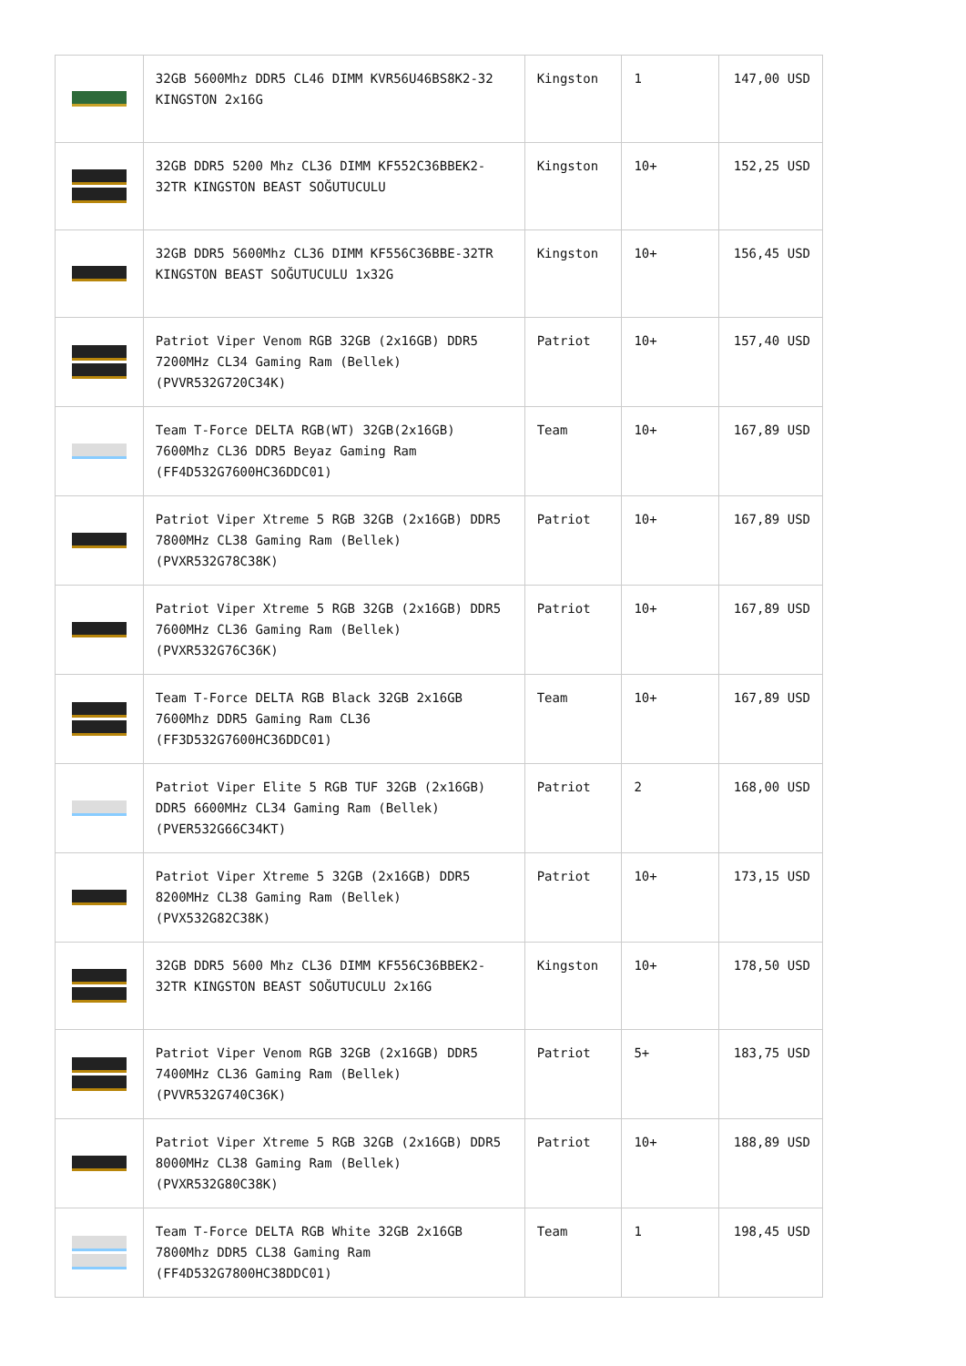| | 32GB 5600Mhz DDR5 CL46 DIMM KVR56U46BS8K2-32 KINGSTON 2x16G | Kingston | 1 | 147,00 USD |
| | 32GB DDR5 5200 Mhz CL36 DIMM KF552C36BBEK2-32TR KINGSTON BEAST SOĞUTUCULU | Kingston | 10+ | 152,25 USD |
| | 32GB DDR5 5600Mhz CL36 DIMM KF556C36BBE-32TR KINGSTON BEAST SOĞUTUCULU 1x32G | Kingston | 10+ | 156,45 USD |
| | Patriot Viper Venom RGB 32GB (2x16GB) DDR5 7200MHz CL34 Gaming Ram (Bellek) (PVVR532G720C34K) | Patriot | 10+ | 157,40 USD |
| | Team T-Force DELTA RGB(WT) 32GB(2x16GB) 7600Mhz CL36 DDR5 Beyaz Gaming Ram (FF4D532G7600HC36DDC01) | Team | 10+ | 167,89 USD |
| | Patriot Viper Xtreme 5 RGB 32GB (2x16GB) DDR5 7800MHz CL38 Gaming Ram (Bellek) (PVXR532G78C38K) | Patriot | 10+ | 167,89 USD |
| | Patriot Viper Xtreme 5 RGB 32GB (2x16GB) DDR5 7600MHz CL36 Gaming Ram (Bellek) (PVXR532G76C36K) | Patriot | 10+ | 167,89 USD |
| | Team T-Force DELTA RGB Black 32GB 2x16GB 7600Mhz DDR5 Gaming Ram CL36 (FF3D532G7600HC36DDC01) | Team | 10+ | 167,89 USD |
| | Patriot Viper Elite 5 RGB TUF 32GB (2x16GB) DDR5 6600MHz CL34 Gaming Ram (Bellek) (PVER532G66C34KT) | Patriot | 2 | 168,00 USD |
| | Patriot Viper Xtreme 5 32GB (2x16GB) DDR5 8200MHz CL38 Gaming Ram (Bellek) (PVX532G82C38K) | Patriot | 10+ | 173,15 USD |
| | 32GB DDR5 5600 Mhz CL36 DIMM KF556C36BBEK2-32TR KINGSTON BEAST SOĞUTUCULU 2x16G | Kingston | 10+ | 178,50 USD |
| | Patriot Viper Venom RGB 32GB (2x16GB) DDR5 7400MHz CL36 Gaming Ram (Bellek) (PVVR532G740C36K) | Patriot | 5+ | 183,75 USD |
| | Patriot Viper Xtreme 5 RGB 32GB (2x16GB) DDR5 8000MHz CL38 Gaming Ram (Bellek) (PVXR532G80C38K) | Patriot | 10+ | 188,89 USD |
| | Team T-Force DELTA RGB White 32GB 2x16GB 7800Mhz DDR5 CL38 Gaming Ram (FF4D532G7800HC38DDC01) | Team | 1 | 198,45 USD |